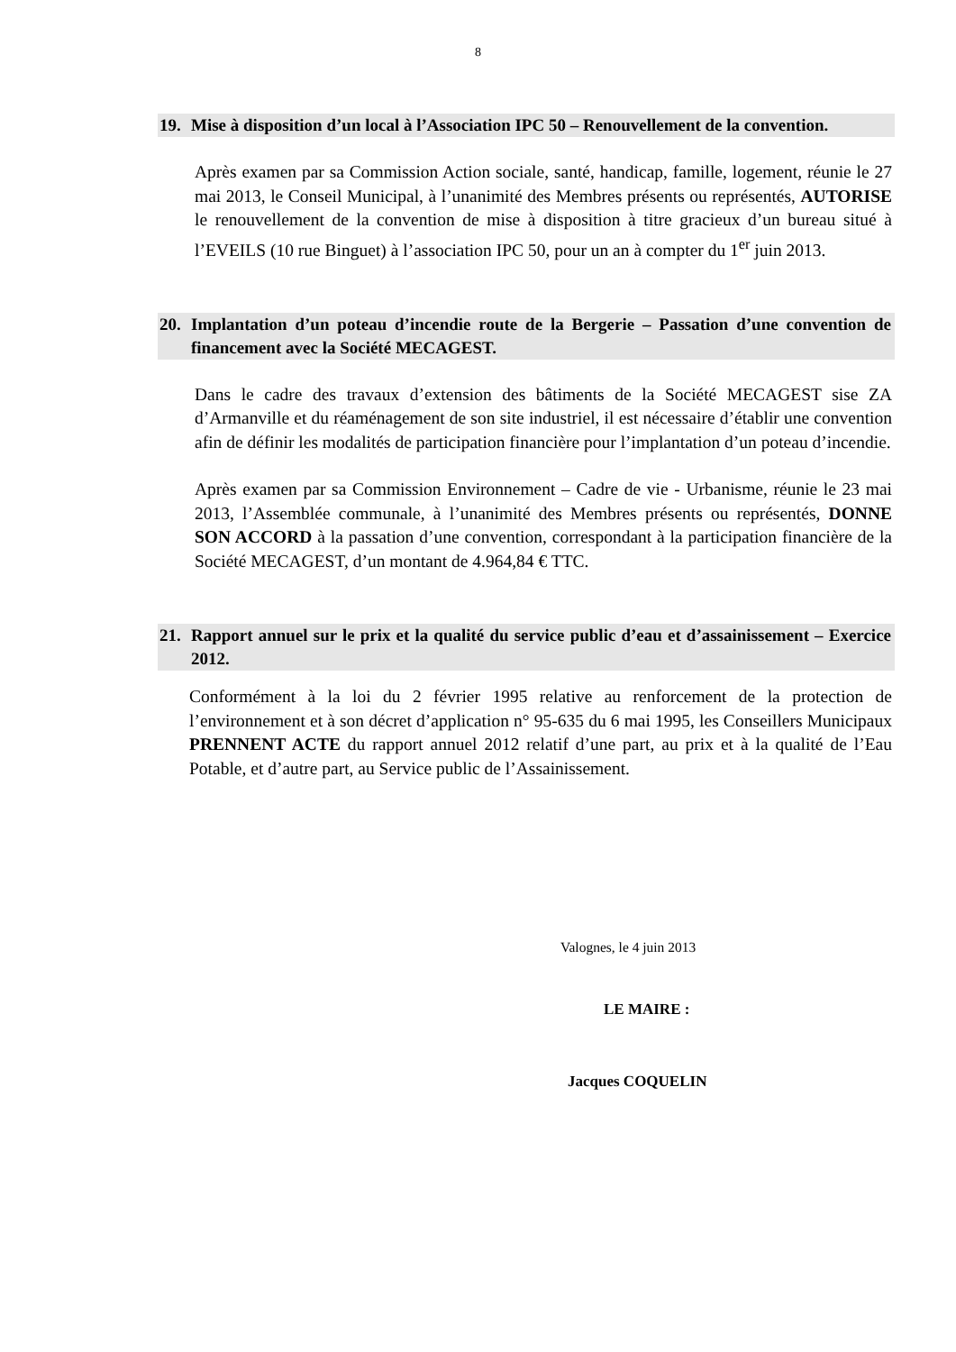8
19. Mise à disposition d’un local à l’Association IPC 50 – Renouvellement de la convention.
Après examen par sa Commission Action sociale, santé, handicap, famille, logement, réunie le 27 mai 2013, le Conseil Municipal, à l’unanimité des Membres présents ou représentés, AUTORISE le renouvellement de la convention de mise à disposition à titre gracieux d’un bureau situé à l’EVEILS (10 rue Binguet) à l’association IPC 50, pour un an à compter du 1<sup>er</sup> juin 2013.
20. Implantation d’un poteau d’incendie route de la Bergerie – Passation d’une convention de financement avec la Société MECAGEST.
Dans le cadre des travaux d’extension des bâtiments de la Société MECAGEST sise ZA d’Armanville et du réaménagement de son site industriel, il est nécessaire d’établir une convention afin de définir les modalités de participation financière pour l’implantation d’un poteau d’incendie.
Après examen par sa Commission Environnement – Cadre de vie - Urbanisme, réunie le 23 mai 2013, l’Assemblée communale, à l’unanimité des Membres présents ou représentés, DONNE SON ACCORD à la passation d’une convention, correspondant à la participation financière de la Société MECAGEST, d’un montant de 4.964,84 € TTC.
21. Rapport annuel sur le prix et la qualité du service public d’eau et d’assainissement – Exercice 2012.
Conformément à la loi du 2 février 1995 relative au renforcement de la protection de l’environnement et à son décret d’application n° 95-635 du 6 mai 1995, les Conseillers Municipaux PRENNENT ACTE du rapport annuel 2012 relatif d’une part, au prix et à la qualité de l’Eau Potable, et d’autre part, au Service public de l’Assainissement.
Valognes, le 4 juin 2013
LE MAIRE :
Jacques COQUELIN